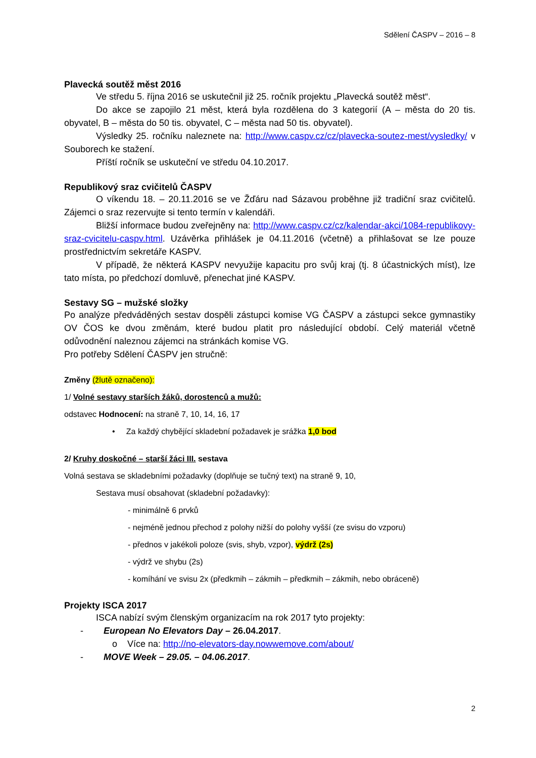Sdělení ČASPV – 2016 – 8
Plavecká soutěž měst 2016
Ve středu 5. října 2016 se uskutečnil již 25. ročník projektu „Plavecká soutěž měst“.
Do akce se zapojilo 21 měst, která byla rozdělena do 3 kategorií (A – města do 20 tis. obyvatel, B – města do 50 tis. obyvatel, C – města nad 50 tis. obyvatel).
Výsledky 25. ročníku naleznete na: http://www.caspv.cz/cz/plavecka-soutez-mest/vysledky/ v Souborech ke stažení.
Příští ročník se uskuteční ve středu 04.10.2017.
Republikový sraz cvičitelů ČASPV
O víkendu 18. – 20.11.2016 se ve Žďáru nad Sázavou proběhne již tradiční sraz cvičitelů. Zájemci o sraz rezervujte si tento termín v kalendáři.
Bližší informace budou zveřejněny na: http://www.caspv.cz/cz/kalendar-akci/1084-republikovy-sraz-cvicitelu-caspv.html. Uzávěrka přihlášek je 04.11.2016 (včetně) a přihlašovat se lze pouze prostřednictvím sekretáře KASPV.
V případě, že některá KASPV nevyužije kapacitu pro svůj kraj (tj. 8 účastnických míst), lze tato místa, po předchozí domluvě, přenechat jiné KASPV.
Sestavy SG – mužské složky
Po analýze předváděných sestav dospěli zástupci komise VG ČASPV a zástupci sekce gymnastiky OV ČOS ke dvou změnám, které budou platit pro následující období. Celý materiál včetně odůvodnění naleznou zájemci na stránkách komise VG.
Pro potřeby Sdělení ČASPV jen stručně:
Změny (žlutě označeno):
1/ Volné sestavy starších žáků, dorostenců a mužů:
odstavec Hodnocení: na straně 7, 10, 14, 16, 17
• Za každý chybějící skladební požadavek je srážka 1,0 bod
2/ Kruhy doskočné – starší žáci III. sestava
Volná sestava se skladebními požadavky (doplňuje se tučný text) na straně 9, 10,
Sestava musí obsahovat (skladební požadavky):
- minimálně 6 prvků
- nejméně jednou přechod z polohy nižší do polohy vyšší (ze svisu do vzporu)
- přednos v jakékoli poloze (svis, shyb, vzpor), výdrž (2s)
- výdrž ve shybu (2s)
- komíhání ve svisu 2x (předkmih – zákmih – předkmih – zákmih, nebo obráceně)
Projekty ISCA 2017
ISCA nabízí svým členským organizacím na rok 2017 tyto projekty:
- European No Elevators Day – 26.04.2017.
o Více na: http://no-elevators-day.nowwemove.com/about/
- MOVE Week – 29.05. – 04.06.2017.
2